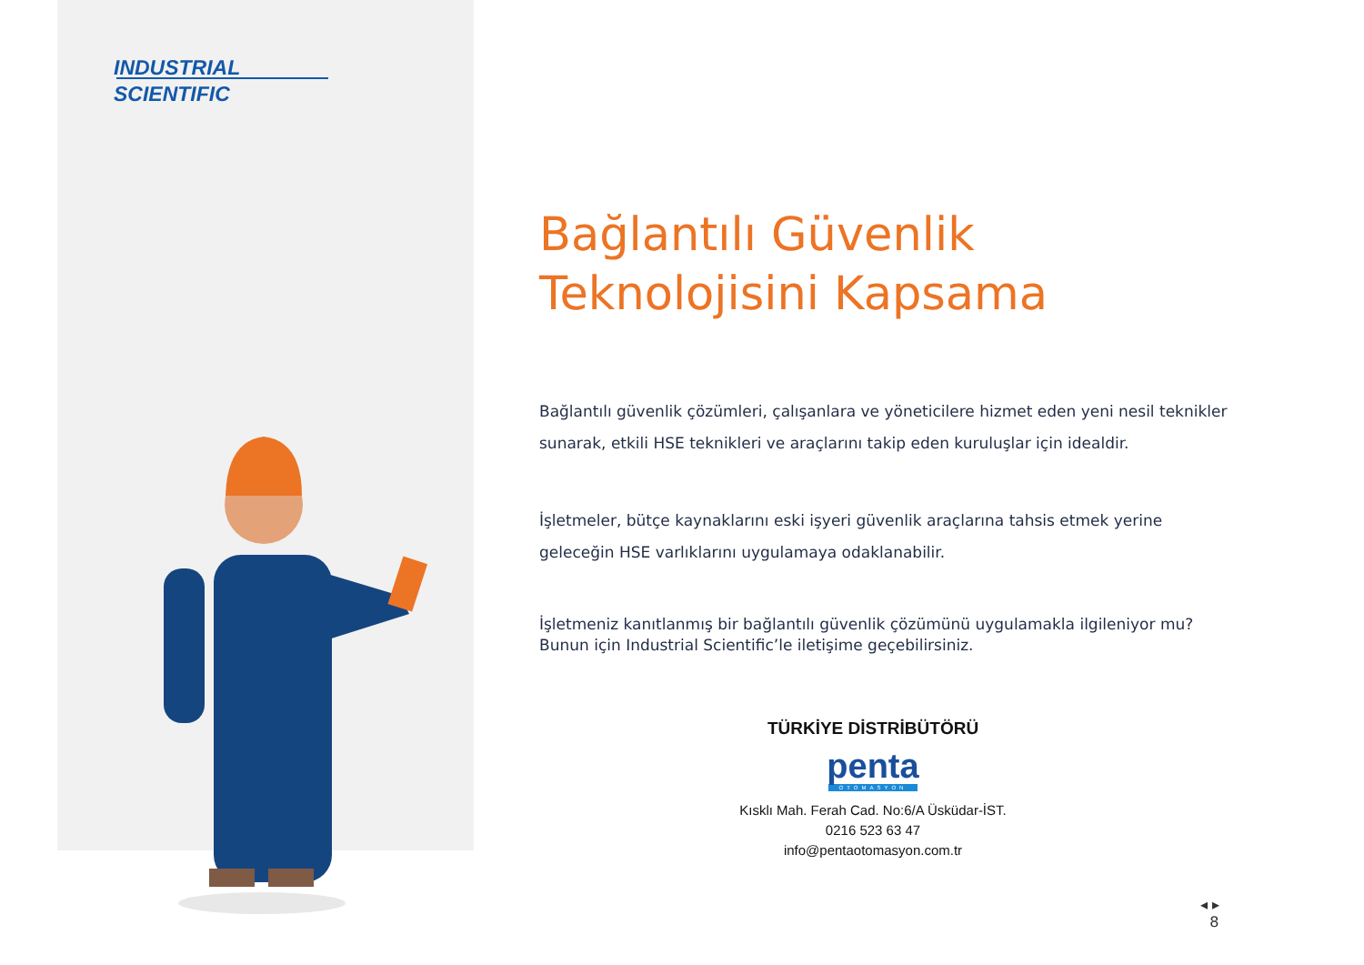INDUSTRIAL
SCIENTIFIC
Bağlantılı Güvenlik
Teknolojisini Kapsama
Bağlantılı güvenlik çözümleri, çalışanlara ve yöneticilere hizmet eden yeni nesil teknikler sunarak, etkili HSE teknikleri ve araçlarını takip eden kuruluşlar için idealdir.
İşletmeler, bütçe kaynaklarını eski işyeri güvenlik araçlarına tahsis etmek yerine geleceğin HSE varlıklarını uygulamaya odaklanabilir.
İşletmeniz kanıtlanmış bir bağlantılı güvenlik çözümünü uygulamakla ilgileniyor mu? Bunun için Industrial Scientific’le iletişime geçebilirsiniz.
TÜRKİYE DİSTRİBÜTÖRÜ
penta
OTOMASYON
Kısklı Mah. Ferah Cad. No:6/A Üsküdar-İST.
0216 523 63 47
info@pentaotomasyon.com.tr
◂ ▸
8